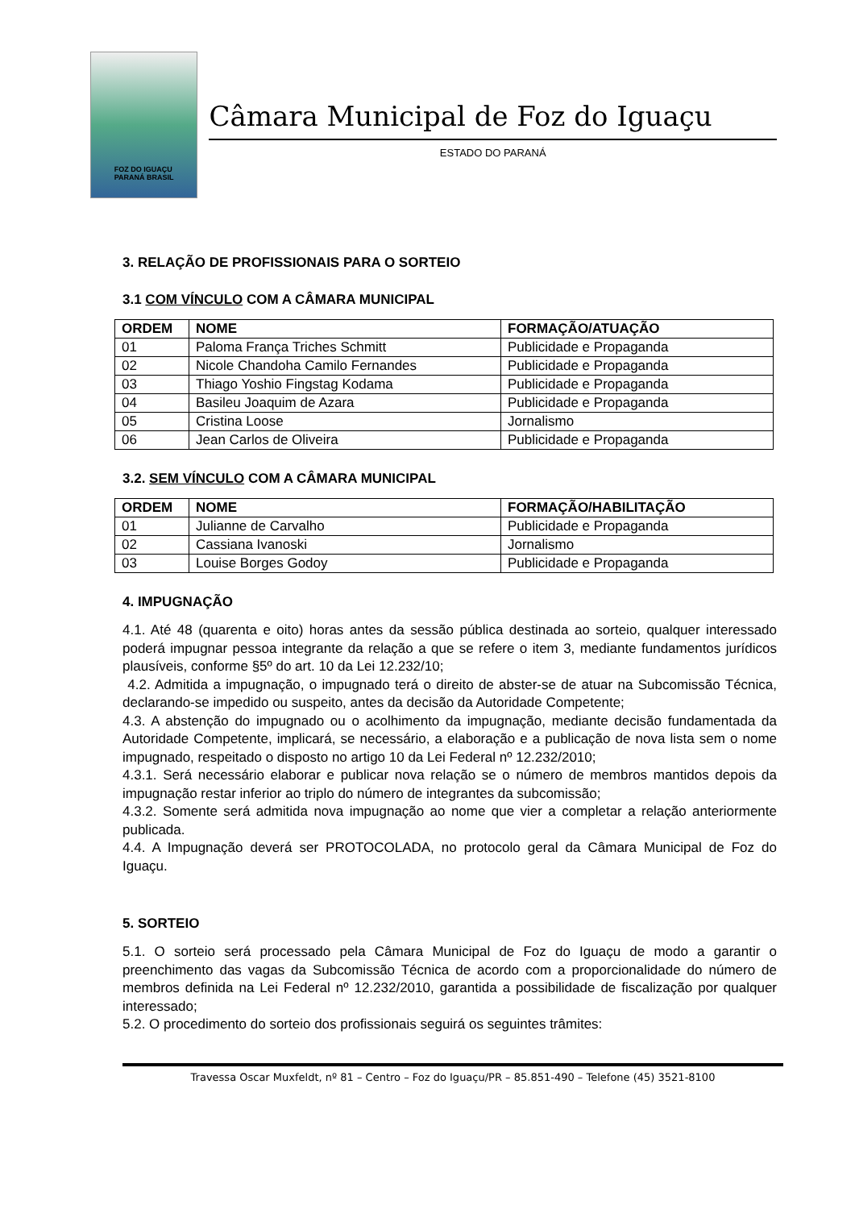FOZ DO IGUAÇU
PARANÁ BRASIL
Câmara Municipal de Foz do Iguaçu
ESTADO DO PARANÁ
3. RELAÇÃO DE PROFISSIONAIS PARA O SORTEIO
3.1 COM VÍNCULO COM A CÂMARA MUNICIPAL
| ORDEM | NOME | FORMAÇÃO/ATUAÇÃO |
| --- | --- | --- |
| 01 | Paloma França Triches Schmitt | Publicidade e Propaganda |
| 02 | Nicole Chandoha Camilo Fernandes | Publicidade e Propaganda |
| 03 | Thiago Yoshio Fingstag Kodama | Publicidade e Propaganda |
| 04 | Basileu Joaquim de Azara | Publicidade e Propaganda |
| 05 | Cristina Loose | Jornalismo |
| 06 | Jean Carlos de Oliveira | Publicidade e Propaganda |
3.2. SEM VÍNCULO COM A CÂMARA MUNICIPAL
| ORDEM | NOME | FORMAÇÃO/HABILITAÇÃO |
| --- | --- | --- |
| 01 | Julianne de Carvalho | Publicidade e Propaganda |
| 02 | Cassiana Ivanoski | Jornalismo |
| 03 | Louise Borges Godoy | Publicidade e Propaganda |
4. IMPUGNAÇÃO
4.1. Até 48 (quarenta e oito) horas antes da sessão pública destinada ao sorteio, qualquer interessado poderá impugnar pessoa integrante da relação a que se refere o item 3, mediante fundamentos jurídicos plausíveis, conforme §5º do art. 10 da Lei 12.232/10;
4.2. Admitida a impugnação, o impugnado terá o direito de abster-se de atuar na Subcomissão Técnica, declarando-se impedido ou suspeito, antes da decisão da Autoridade Competente;
4.3. A abstenção do impugnado ou o acolhimento da impugnação, mediante decisão fundamentada da Autoridade Competente, implicará, se necessário, a elaboração e a publicação de nova lista sem o nome impugnado, respeitado o disposto no artigo 10 da Lei Federal nº 12.232/2010;
4.3.1. Será necessário elaborar e publicar nova relação se o número de membros mantidos depois da impugnação restar inferior ao triplo do número de integrantes da subcomissão;
4.3.2. Somente será admitida nova impugnação ao nome que vier a completar a relação anteriormente publicada.
4.4. A Impugnação deverá ser PROTOCOLADA, no protocolo geral da Câmara Municipal de Foz do Iguaçu.
5. SORTEIO
5.1. O sorteio será processado pela Câmara Municipal de Foz do Iguaçu de modo a garantir o preenchimento das vagas da Subcomissão Técnica de acordo com a proporcionalidade do número de membros definida na Lei Federal nº 12.232/2010, garantida a possibilidade de fiscalização por qualquer interessado;
5.2. O procedimento do sorteio dos profissionais seguirá os seguintes trâmites:
Travessa Oscar Muxfeldt, nº 81 – Centro – Foz do Iguaçu/PR – 85.851-490 – Telefone (45) 3521-8100